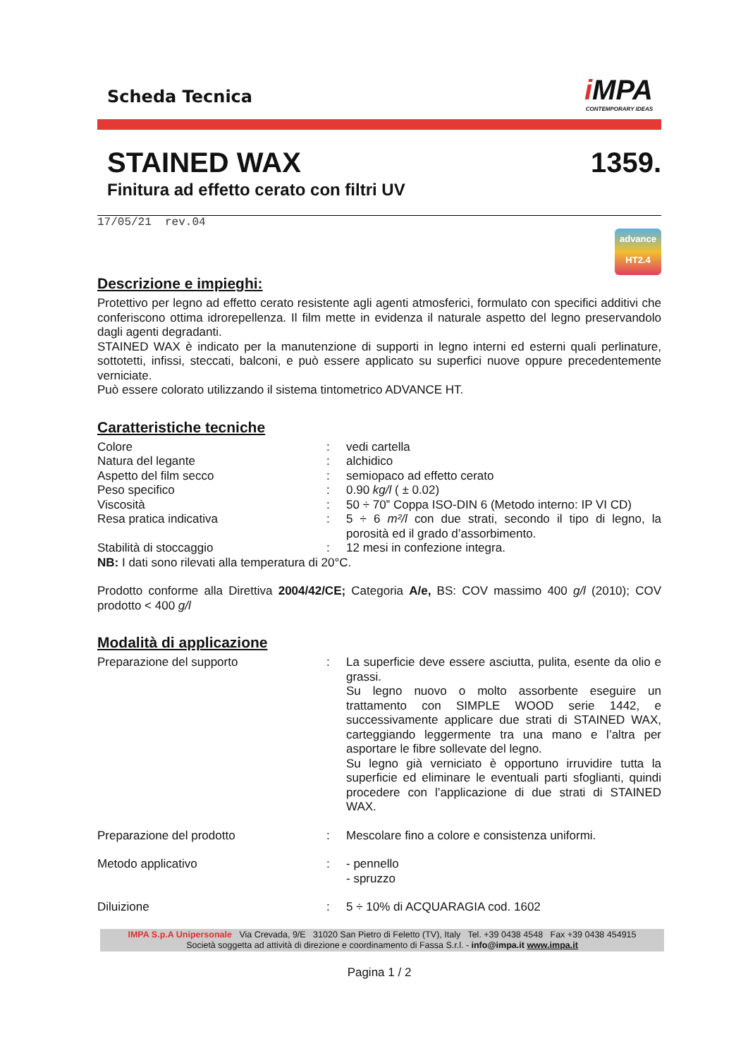Scheda Tecnica
i MPA
CONTEMPORARY IDEAS
STAINED WAX 1359.
Finitura ad effetto cerato con filtri UV
17/05/21 rev.04
advance
HT2.4
Descrizione e impieghi:
Protettivo per legno ad effetto cerato resistente agli agenti atmosferici, formulato con specifici additivi che conferiscono ottima idrorepellenza. Il film mette in evidenza il naturale aspetto del legno preservandolo dagli agenti degradanti.
STAINED WAX è indicato per la manutenzione di supporti in legno interni ed esterni quali perlinature, sottotetti, infissi, steccati, balconi, e può essere applicato su superfici nuove oppure precedentemente verniciate.
Può essere colorato utilizzando il sistema tintometrico ADVANCE HT.
Caratteristiche tecniche
| Colore | : | vedi cartella |
| Natura del legante | : | alchidico |
| Aspetto del film secco | : | semiopaco ad effetto cerato |
| Peso specifico | : | 0.90 kg/l ( ± 0.02) |
| Viscosità | : | 50 ÷ 70” Coppa ISO-DIN 6 (Metodo interno: IP VI CD) |
| Resa pratica indicativa | : | 5 ÷ 6 m²/l con due strati, secondo il tipo di legno, la porosità ed il grado d’assorbimento. |
| Stabilità di stoccaggio | : | 12 mesi in confezione integra. |
NB: I dati sono rilevati alla temperatura di 20°C.
Prodotto conforme alla Direttiva 2004/42/CE; Categoria A/e, BS: COV massimo 400 g/l (2010); COV prodotto < 400 g/l
Modalità di applicazione
| Preparazione del supporto | : | La superficie deve essere asciutta, pulita, esente da olio e grassi. Su legno nuovo o molto assorbente eseguire un trattamento con SIMPLE WOOD serie 1442, e successivamente applicare due strati di STAINED WAX, carteggiando leggermente tra una mano e l’altra per asportare le fibre sollevate del legno. Su legno già verniciato è opportuno irruvidire tutta la superficie ed eliminare le eventuali parti sfoglianti, quindi procedere con l’applicazione di due strati di STAINED WAX. |
| Preparazione del prodotto | : | Mescolare fino a colore e consistenza uniformi. |
| Metodo applicativo | : | - pennello - spruzzo |
| Diluizione | : | 5 ÷ 10% di ACQUARAGIA cod. 1602 |
IMPA S.p.A Unipersonale Via Crevada, 9/E 31020 San Pietro di Feletto (TV), Italy Tel. +39 0438 4548 Fax +39 0438 454915
Società soggetta ad attività di direzione e coordinamento di Fassa S.r.l. - info@impa.it www.impa.it
Pagina 1 / 2